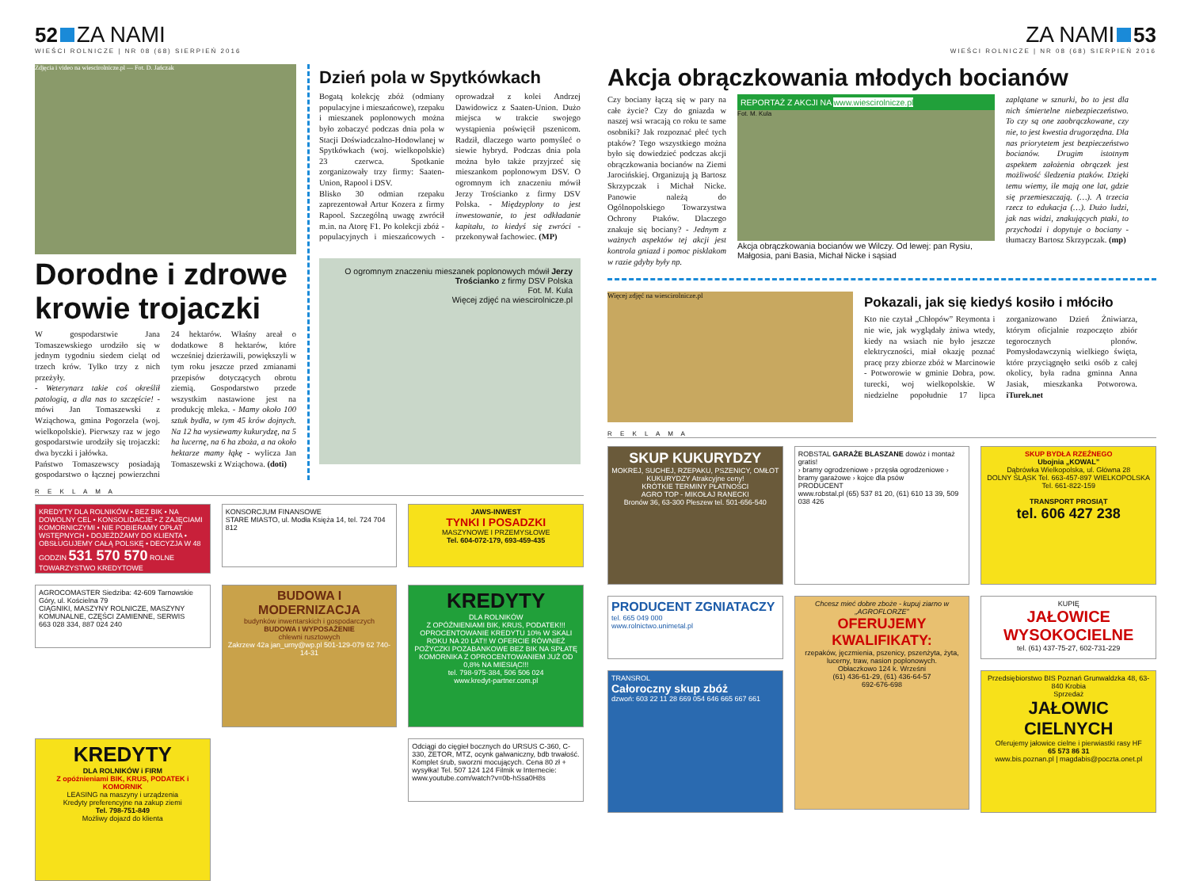52 ZA NAMI
WIEŚCI ROLNICZE | NR 08 (68) SIERPIEŃ 2016
Zdjęcia i video na wiescirolnicze.pl — Fot. D. Jańczak
Dorodne i zdrowe krowie trojaczki
W gospodarstwie Jana Tomaszewskiego urodziło się w jednym tygodniu siedem cieląt od trzech krów. Tylko trzy z nich przeżyły.
- Weterynarz takie coś określił patologią, a dla nas to szczęście! - mówi Jan Tomaszewski z Wziąchowa, gmina Pogorzela (woj. wielkopolskie). Pierwszy raz w jego gospodarstwie urodziły się trojaczki: dwa byczki i jałówka.
Państwo Tomaszewscy posiadają gospodarstwo o łącznej powierzchni 24 hektarów. Właśny areał o dodatkowe 8 hektarów, które wcześniej dzierżawili, powiększyli w tym roku jeszcze przed zmianami przepisów dotyczących obrotu ziemią. Gospodarstwo przede wszystkim nastawione jest na produkcję mleka. - Mamy około 100 sztuk bydła, w tym 45 krów dojnych. Na 12 ha wysiewamy kukurydzę, na 5 ha lucernę, na 6 ha zboża, a na około hektarze mamy łąkę - wylicza Jan Tomaszewski z Wziąchowa. (doti)
Dzień pola w Spytkówkach
Bogatą kolekcję zbóż (odmiany populacyjne i mieszańcowe), rzepaku i mieszanek poplonowych można było zobaczyć podczas dnia pola w Stacji Doświadczalno-Hodowlanej w Spytkówkach (woj. wielkopolskie) 23 czerwca. Spotkanie zorganizowały trzy firmy: Saaten-Union, Rapool i DSV.
Blisko 30 odmian rzepaku zaprezentował Artur Kozera z firmy Rapool. Szczególną uwagę zwrócił m.in. na Atorę F1. Po kolekcji zbóż - populacyjnych i mieszańcowych - oprowadzał z kolei Andrzej Dawidowicz z Saaten-Union. Dużo miejsca w trakcie swojego wystąpienia poświęcił pszenicom. Radził, dlaczego warto pomyśleć o siewie hybryd. Podczas dnia pola można było także przyjrzeć się mieszankom poplonowym DSV. O ogromnym ich znaczeniu mówił Jerzy Trościanko z firmy DSV Polska. - Międzyplony to jest inwestowanie, to jest odkładanie kapitału, to kiedyś się zwróci - przekonywał fachowiec. (MP)
O ogromnym znaczeniu mieszanek poplonowych mówił Jerzy Trościanko z firmy DSV Polska
Fot. M. Kula
Więcej zdjęć na wiescirolnicze.pl
R E K L A M A
KREDYTY DLA ROLNIKÓW • BEZ BIK • NA DOWOLNY CEL • KONSOLIDACJE • Z ZAJĘCIAMI KOMORNICZYMI • NIE POBIERAMY OPŁAT WSTĘPNYCH • DOJEŻDŻAMY DO KLIENTA • OBSŁUGUJEMY CAŁĄ POLSKĘ • DECYZJA W 48 GODZIN 531 570 570 ROLNE TOWARZYSTWO KREDYTOWE
KONSORCJUM FINANSOWE
STARE MIASTO, ul. Modła Księża 14, tel. 724 704 812
JAWS-INWEST
TYNKI I POSADZKI
MASZYNOWE I PRZEMYSŁOWE
Tel. 604-072-179, 693-459-435
AGROCOMASTER Siedziba: 42-609 Tarnowskie Góry, ul. Kościelna 79
CIĄGNIKI, MASZYNY ROLNICZE, MASZYNY KOMUNALNE, CZĘŚCI ZAMIENNE, SERWIS
663 028 334, 887 024 240
BUDOWA I MODERNIZACJA
budynków inwentarskich i gospodarczych
BUDOWA I WYPOSAŻENIE
chlewni rusztowych
Zakrzew 42a jan_urny@wp.pl 501-129-079 62 740-14-31
KREDYTY
DLA ROLNIKÓW
Z OPÓŹNIENIAMI BIK, KRUS, PODATEK!!!
OPROCENTOWANIE KREDYTU 10% W SKALI ROKU NA 20 LAT!! W OFERCIE RÓWNIEŻ POŻYCZKI POZABANKOWE BEZ BIK NA SPŁATĘ KOMORNIKA Z OPROCENTOWANIEM JUŻ OD 0,8% NA MIESIĄC!!!
tel. 798-975-384, 506 506 024
www.kredyt-partner.com.pl
KREDYTY
DLA ROLNIKÓW i FIRM
Z opóźnieniami BIK, KRUS, PODATEK i KOMORNIK
LEASING na maszyny i urządzenia
Kredyty preferencyjne na zakup ziemi
Tel. 798-751-849
Możliwy dojazd do klienta
Odciągi do cięgieł bocznych do URSUS C-360, C-330, ZETOR, MTZ, ocynk galwaniczny, bdb trwałość. Komplet śrub, sworzni mocujących. Cena 80 zł + wysyłka! Tel. 507 124 124 Filmik w Internecie: www.youtube.com/watch?v=0b-hSsa0H8s
ZA NAMI 53
WIEŚCI ROLNICZE | NR 08 (68) SIERPIEŃ 2016
Akcja obrączkowania młodych bocianów
Czy bociany łączą się w pary na całe życie? Czy do gniazda w naszej wsi wracają co roku te same osobniki? Jak rozpoznać płeć tych ptaków? Tego wszystkiego można było się dowiedzieć podczas akcji obrączkowania bocianów na Ziemi Jarocińskiej. Organizują ją Bartosz Skrzypczak i Michał Nicke. Panowie należą do Ogólnopolskiego Towarzystwa Ochrony Ptaków. Dlaczego znakuje się bociany? - Jednym z ważnych aspektów tej akcji jest kontrola gniazd i pomoc pisklakom w razie gdyby były np.
REPORTAŻ Z AKCJI NA www.wiescirolnicze.pl
Fot. M. Kula
Akcja obrączkowania bocianów we Wilczy. Od lewej: pan Rysiu, Małgosia, pani Basia, Michał Nicke i sąsiad
zaplątane w sznurki, bo to jest dla nich śmiertelne niebezpieczeństwo. To czy są one zaobrączkowane, czy nie, to jest kwestia drugorzędna. Dla nas priorytetem jest bezpieczeństwo bocianów. Drugim istotnym aspektem założenia obrączek jest możliwość śledzenia ptaków. Dzięki temu wiemy, ile mają one lat, gdzie się przemieszczają. (…). A trzecia rzecz to edukacja (…). Dużo ludzi, jak nas widzi, znakujących ptaki, to przychodzi i dopytuje o bociany - tłumaczy Bartosz Skrzypczak. (mp)
Więcej zdjęć na wiescirolnicze.pl
Pokazali, jak się kiedyś kosiło i młóciło
Kto nie czytał „Chłopów” Reymonta i nie wie, jak wyglądały żniwa wtedy, kiedy na wsiach nie było jeszcze elektryczności, miał okazję poznać pracę przy zbiorze zbóż w Marcinowie - Potworowie w gminie Dobra, pow. turecki, woj wielkopolskie. W niedzielne popołudnie 17 lipca zorganizowano Dzień Żniwiarza, którym oficjalnie rozpoczęto zbiór tegorocznych plonów. Pomysłodawczynią wielkiego święta, które przyciągnęło setki osób z całej okolicy, była radna gminna Anna Jasiak, mieszkanka Potworowa. iTurek.net
R E K L A M A
SKUP KUKURYDZY
MOKREJ, SUCHEJ, RZEPAKU, PSZENICY, OMŁOT KUKURYDZY Atrakcyjne ceny!
KRÓTKIE TERMINY PŁATNOŚCI
AGRO TOP - MIKOŁAJ RANECKI
Bronów 36, 63-300 Pleszew tel. 501-656-540
ROBSTAL GARAŻE BLASZANE dowóz i montaż gratis!
› bramy ogrodzeniowe › przęsła ogrodzeniowe › bramy garażowe › kojce dla psów
PRODUCENT
www.robstal.pl (65) 537 81 20, (61) 610 13 39, 509 038 426
SKUP BYDŁA RZEŹNEGO
Ubojnia „KOWAL”
Dąbrówka Wielkopolska, ul. Główna 28
DOLNY ŚLĄSK Tel. 663-457-897 WIELKOPOLSKA Tel. 661-822-159
TRANSPORT PROSIĄT
tel. 606 427 238
PRODUCENT ZGNIATACZY
tel. 665 049 000
www.rolnictwo.unimetal.pl
Chcesz mieć dobre zboże - kupuj ziarno w „AGROFLORZE”
OFERUJEMY KWALIFIKATY:
rzepaków, jęczmienia, pszenicy, pszenżyta, żyta, lucerny, traw, nasion poplonowych.
Obłaczkowo 124 k. Wrześni
(61) 436-61-29, (61) 436-64-57
692-676-698
KUPIĘ
JAŁOWICE WYSOKOCIELNE
tel. (61) 437-75-27, 602-731-229
TRANSROL
Całoroczny skup zbóż
dzwoń: 603 22 11 28 669 054 646 665 667 661
Przedsiębiorstwo BIS Poznań Grunwaldzka 48, 63-840 Krobia
Sprzedaż
JAŁOWIC CIELNYCH
Oferujemy jałowice cielne i pierwiastki rasy HF
65 573 86 31
www.bis.poznan.pl | magdabis@poczta.onet.pl